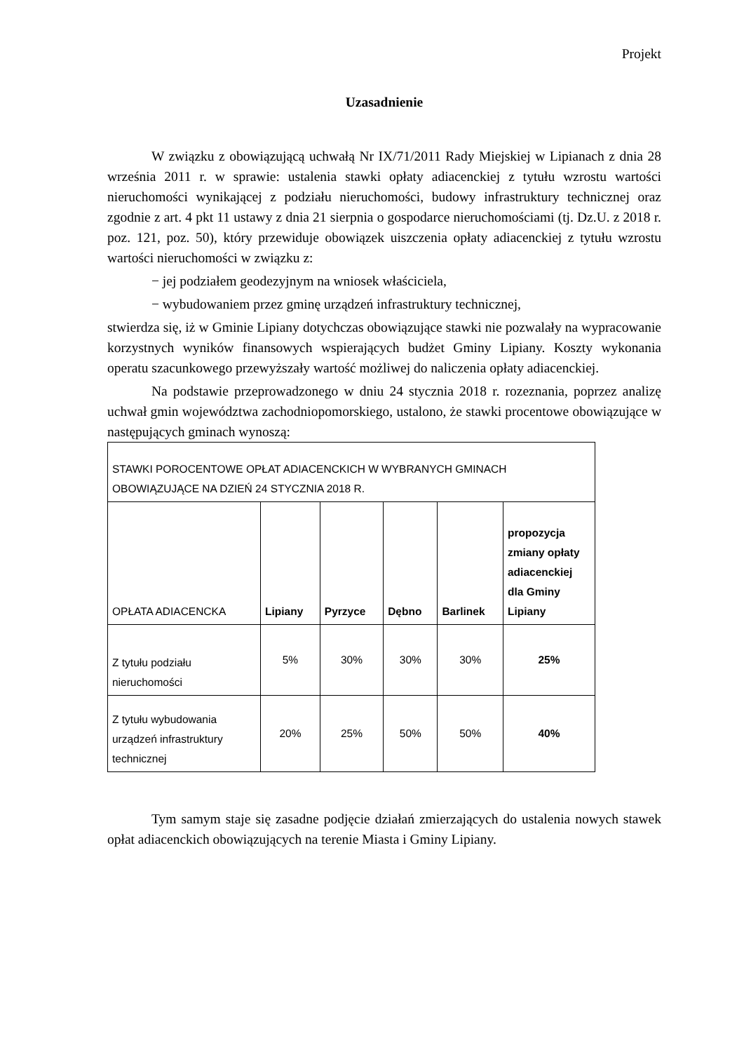Projekt
Uzasadnienie
W związku z obowiązującą uchwałą Nr IX/71/2011 Rady Miejskiej w Lipianach z dnia 28 września 2011 r. w sprawie: ustalenia stawki opłaty adiacenckiej z tytułu wzrostu wartości nieruchomości wynikającej z podziału nieruchomości, budowy infrastruktury technicznej oraz zgodnie z art. 4 pkt 11 ustawy z dnia 21 sierpnia o gospodarce nieruchomościami (tj. Dz.U. z 2018 r. poz. 121, poz. 50), który przewiduje obowiązek uiszczenia opłaty adiacenckiej z tytułu wzrostu wartości nieruchomości w związku z:
− jej podziałem geodezyjnym na wniosek właściciela,
− wybudowaniem przez gminę urządzeń infrastruktury technicznej,
stwierdza się, iż w Gminie Lipiany dotychczas obowiązujące stawki nie pozwalały na wypracowanie korzystnych wyników finansowych wspierających budżet Gminy Lipiany. Koszty wykonania operatu szacunkowego przewyższały wartość możliwej do naliczenia opłaty adiacenckiej.
Na podstawie przeprowadzonego w dniu 24 stycznia 2018 r. rozeznania, poprzez analizę uchwał gmin województwa zachodniopomorskiego, ustalono, że stawki procentowe obowiązujące w następujących gminach wynoszą:
| STAWKI POROCENTOWE OPŁAT ADIACENCKICH W WYBRANYCH GMINACH OBOWIĄZUJĄCE NA DZIEŃ 24 STYCZNIA 2018 R. | | | | | |
| OPŁATA ADIACENCKA | Lipiany | Pyrzyce | Dębno | Barlinek | propozycja zmiany opłaty adiacenckiej dla Gminy Lipiany |
| Z tytułu podziału nieruchomości | 5% | 30% | 30% | 30% | 25% |
| Z tytułu wybudowania urządzeń infrastruktury technicznej | 20% | 25% | 50% | 50% | 40% |
Tym samym staje się zasadne podjęcie działań zmierzających do ustalenia nowych stawek opłat adiacenckich obowiązujących na terenie Miasta i Gminy Lipiany.